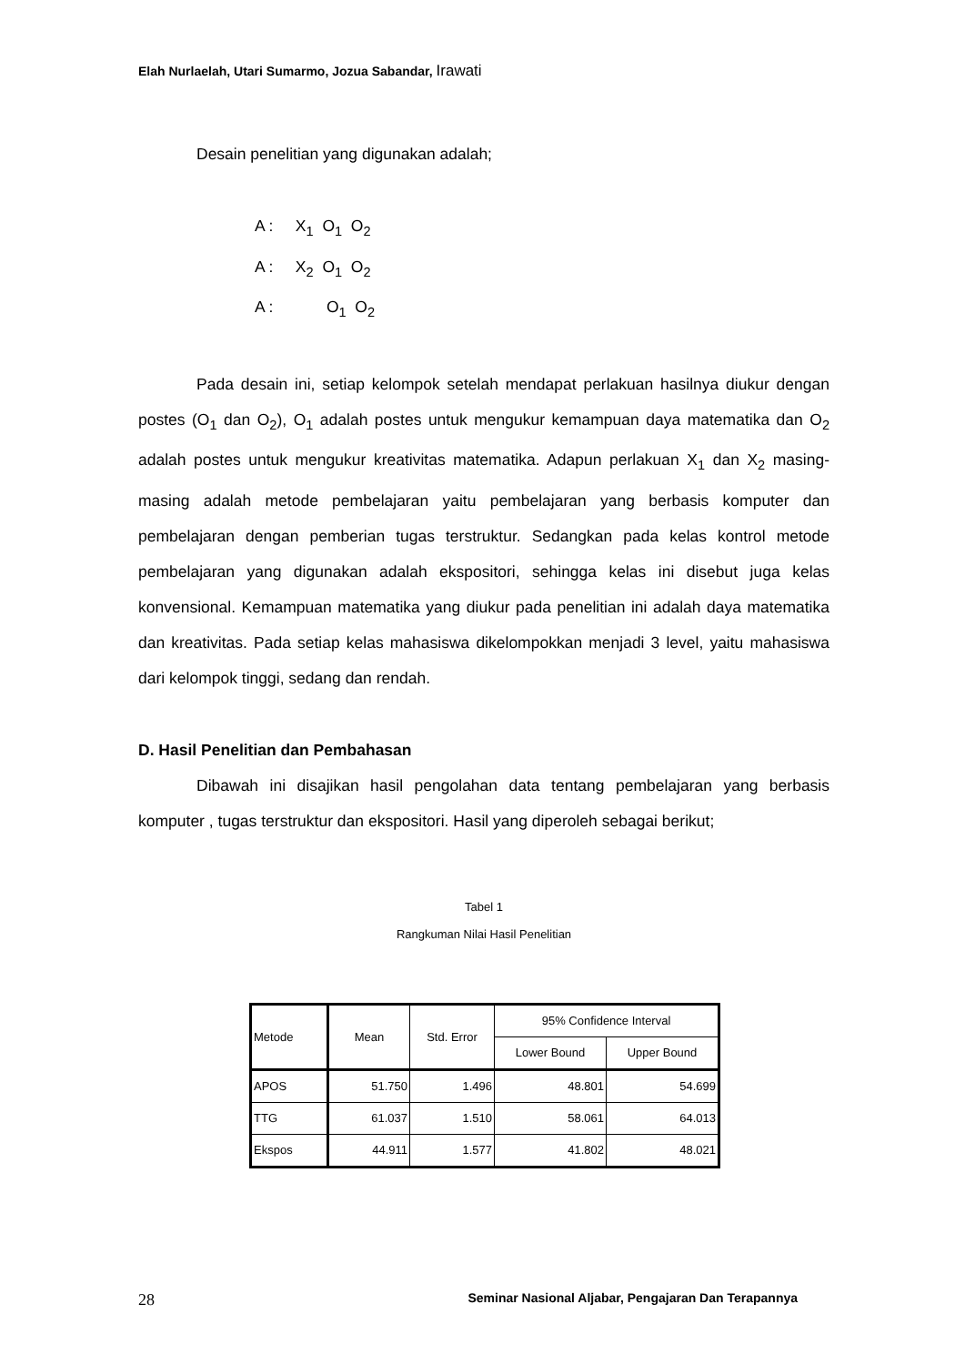Elah Nurlaelah, Utari Sumarmo, Jozua Sabandar, Irawati
Desain penelitian yang digunakan adalah;
A : X<sub>1</sub> O<sub>1</sub> O<sub>2</sub>
A : X<sub>2</sub> O<sub>1</sub> O<sub>2</sub>
A : O<sub>1</sub> O<sub>2</sub>
Pada desain ini, setiap kelompok setelah mendapat perlakuan hasilnya diukur dengan postes (O<sub>1</sub> dan O<sub>2</sub>), O<sub>1</sub> adalah postes untuk mengukur kemampuan daya matematika dan O<sub>2</sub> adalah postes untuk mengukur kreativitas matematika. Adapun perlakuan X<sub>1</sub> dan X<sub>2</sub> masing-masing adalah metode pembelajaran yaitu pembelajaran yang berbasis komputer dan pembelajaran dengan pemberian tugas terstruktur. Sedangkan pada kelas kontrol metode pembelajaran yang digunakan adalah ekspositori, sehingga kelas ini disebut juga kelas konvensional. Kemampuan matematika yang diukur pada penelitian ini adalah daya matematika dan kreativitas. Pada setiap kelas mahasiswa dikelompokkan menjadi 3 level, yaitu mahasiswa dari kelompok tinggi, sedang dan rendah.
D. Hasil Penelitian dan Pembahasan
Dibawah ini disajikan hasil pengolahan data tentang pembelajaran yang berbasis komputer , tugas terstruktur dan ekspositori. Hasil yang diperoleh sebagai berikut;
Tabel 1
Rangkuman Nilai Hasil Penelitian
| Metode | Mean | Std. Error | 95% Confidence Interval | |
| --- | --- | --- | --- | --- |
| | | | Lower Bound | Upper Bound |
| APOS | 51.750 | 1.496 | 48.801 | 54.699 |
| TTG | 61.037 | 1.510 | 58.061 | 64.013 |
| Ekspos | 44.911 | 1.577 | 41.802 | 48.021 |
28 Seminar Nasional Aljabar, Pengajaran Dan Terapannya